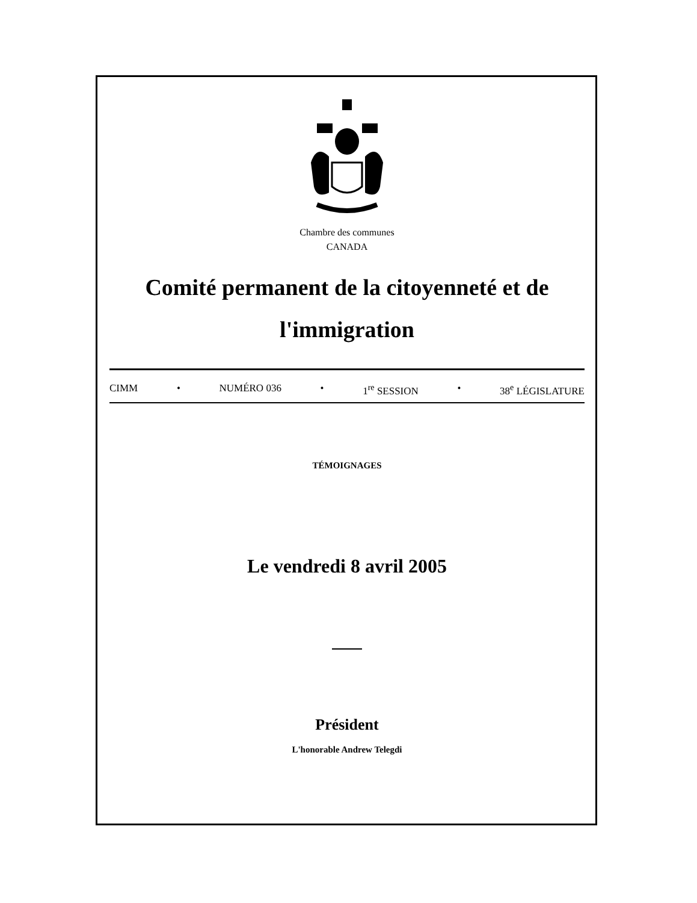Chambre des communes
CANADA
Comité permanent de la citoyenneté et de l'immigration
CIMM • NUMÉRO 036 • 1<sup>re</sup> SESSION • 38<sup>e</sup> LÉGISLATURE
TÉMOIGNAGES
Le vendredi 8 avril 2005
Président
L'honorable Andrew Telegdi